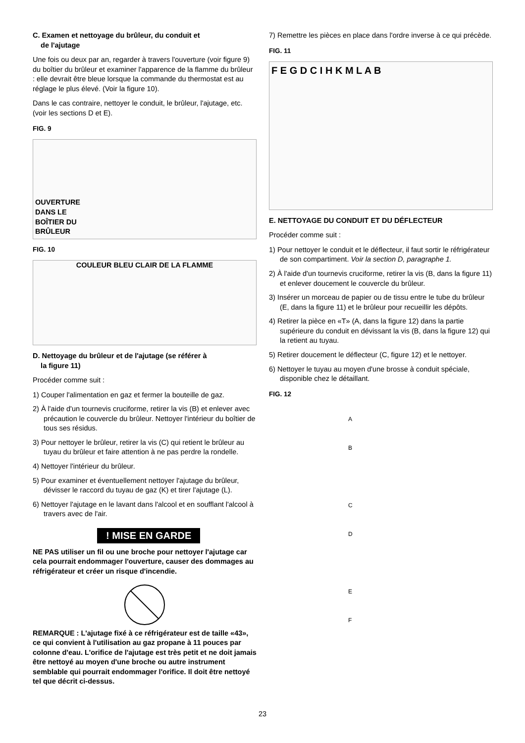C. Examen et nettoyage du brûleur, du conduit et
de l'ajutage
Une fois ou deux par an, regarder à travers l'ouverture (voir figure 9) du boîtier du brûleur et examiner l'apparence de la flamme du brûleur : elle devrait être bleue lorsque la commande du thermostat est au réglage le plus élevé. (Voir la figure 10).
Dans le cas contraire, nettoyer le conduit, le brûleur, l'ajutage, etc. (voir les sections D et E).
FIG. 9
OUVERTURE
DANS LE
BOÎTIER DU
BRÛLEUR
FIG. 10
COULEUR BLEU CLAIR DE LA FLAMME
D. Nettoyage du brûleur et de l'ajutage (se référer à
la figure 11)
Procéder comme suit :
1) Couper l'alimentation en gaz et fermer la bouteille de gaz.
2) À l'aide d'un tournevis cruciforme, retirer la vis (B) et enlever avec précaution le couvercle du brûleur. Nettoyer l'intérieur du boîtier de tous ses résidus.
3) Pour nettoyer le brûleur, retirer la vis (C) qui retient le brûleur au tuyau du brûleur et faire attention à ne pas perdre la rondelle.
4) Nettoyer l'intérieur du brûleur.
5) Pour examiner et éventuellement nettoyer l'ajutage du brûleur, dévisser le raccord du tuyau de gaz (K) et tirer l'ajutage (L).
6) Nettoyer l'ajutage en le lavant dans l'alcool et en soufflant l'alcool à travers avec de l'air.
! MISE EN GARDE
NE PAS utiliser un fil ou une broche pour nettoyer l'ajutage car cela pourrait endommager l'ouverture, causer des dommages au réfrigérateur et créer un risque d'incendie.
REMARQUE : L'ajutage fixé à ce réfrigérateur est de taille «43», ce qui convient à l'utilisation au gaz propane à 11 pouces par colonne d'eau. L'orifice de l'ajutage est très petit et ne doit jamais être nettoyé au moyen d'une broche ou autre instrument semblable qui pourrait endommager l'orifice. Il doit être nettoyé tel que décrit ci-dessus.
7) Remettre les pièces en place dans l'ordre inverse à ce qui précède.
FIG. 11
F E G D C I H K M L A B
E. NETTOYAGE DU CONDUIT ET DU DÉFLECTEUR
Procéder comme suit :
1) Pour nettoyer le conduit et le déflecteur, il faut sortir le réfrigérateur de son compartiment. Voir la section D, paragraphe 1.
2) À l'aide d'un tournevis cruciforme, retirer la vis (B, dans la figure 11) et enlever doucement le couvercle du brûleur.
3) Insérer un morceau de papier ou de tissu entre le tube du brûleur (E, dans la figure 11) et le brûleur pour recueillir les dépôts.
4) Retirer la pièce en «T» (A, dans la figure 12) dans la partie supérieure du conduit en dévissant la vis (B, dans la figure 12) qui la retient au tuyau.
5) Retirer doucement le déflecteur (C, figure 12) et le nettoyer.
6) Nettoyer le tuyau au moyen d'une brosse à conduit spéciale, disponible chez le détaillant.
FIG. 12
A
B
C
D
E
F
23